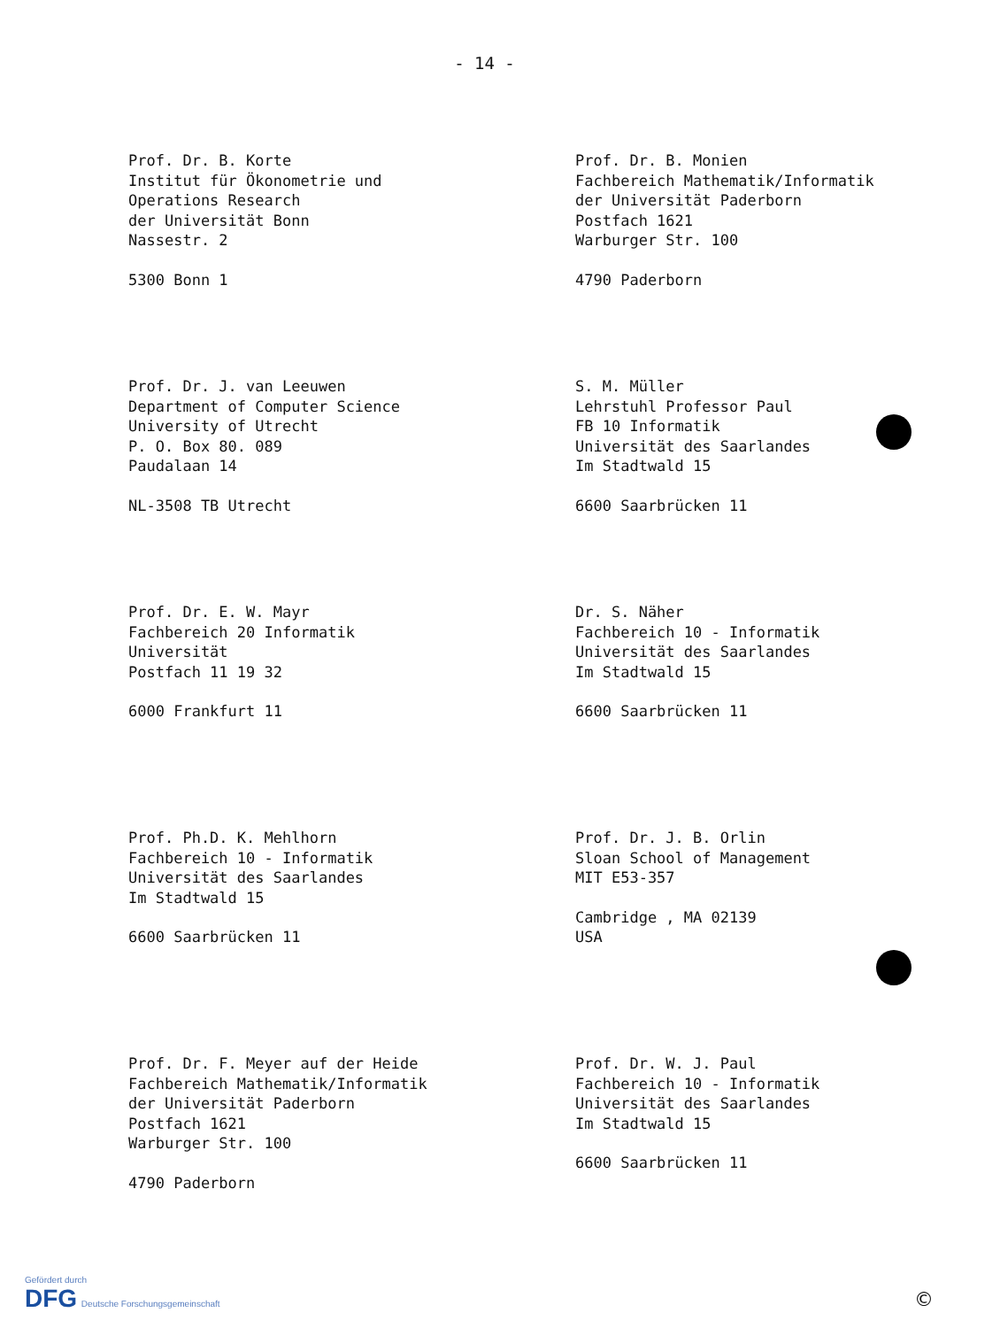- 14 -
Prof. Dr. B. Korte
Institut für Ökonometrie und
Operations Research
der Universität Bonn
Nassestr. 2
5300 Bonn 1
Prof. Dr. B. Monien
Fachbereich Mathematik/Informatik
der Universität Paderborn
Postfach 1621
Warburger Str. 100
4790 Paderborn
Prof. Dr. J. van Leeuwen
Department of Computer Science
University of Utrecht
P. O. Box 80. 089
Paudalaan 14
NL-3508 TB Utrecht
S. M. Müller
Lehrstuhl Professor Paul
FB 10 Informatik
Universität des Saarlandes
Im Stadtwald 15
6600 Saarbrücken 11
Prof. Dr. E. W. Mayr
Fachbereich 20 Informatik
Universität
Postfach 11 19 32
6000 Frankfurt 11
Dr. S. Näher
Fachbereich 10 - Informatik
Universität des Saarlandes
Im Stadtwald 15
6600 Saarbrücken 11
Prof. Ph.D. K. Mehlhorn
Fachbereich 10 - Informatik
Universität des Saarlandes
Im Stadtwald 15
6600 Saarbrücken 11
Prof. Dr. J. B. Orlin
Sloan School of Management
MIT E53-357
Cambridge , MA 02139
USA
Prof. Dr. F. Meyer auf der Heide
Fachbereich Mathematik/Informatik
der Universität Paderborn
Postfach 1621
Warburger Str. 100
4790 Paderborn
Prof. Dr. W. J. Paul
Fachbereich 10 - Informatik
Universität des Saarlandes
Im Stadtwald 15
6600 Saarbrücken 11
Gefördert durch
DFG Deutsche Forschungsgemeinschaft
©